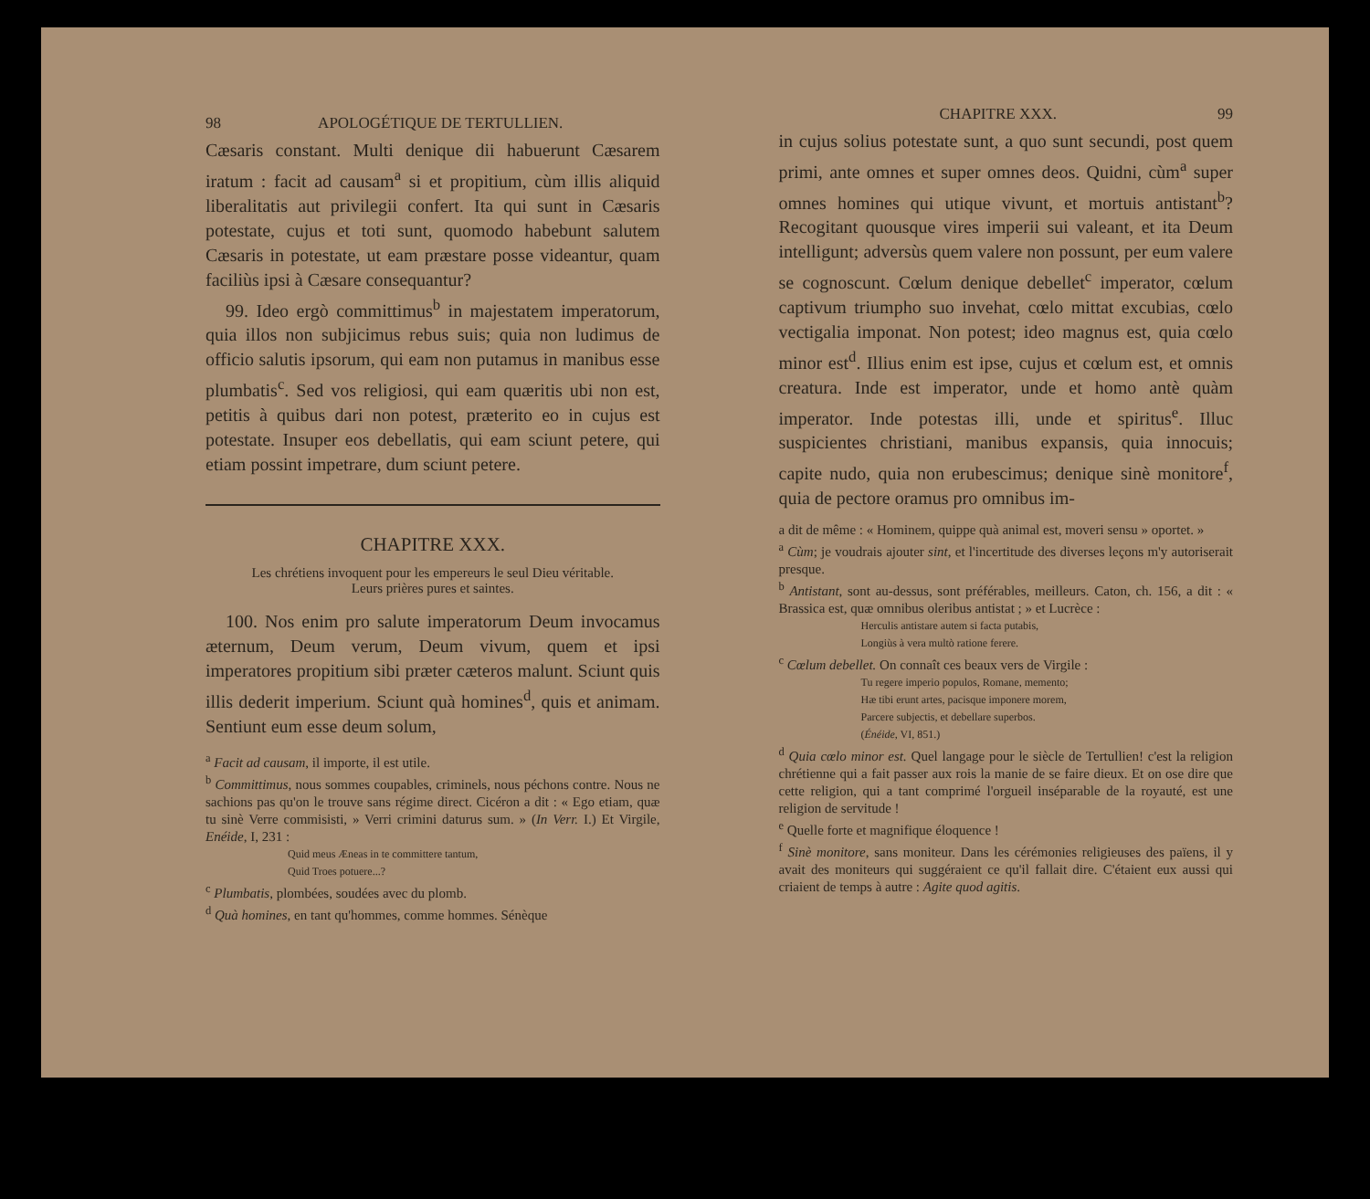98 APOLOGÉTIQUE DE TERTULLIEN.
Cæsaris constant. Multi denique dii habuerunt Cæsarem iratum : facit ad causam<sup>a</sup> si et propitium, cùm illis aliquid liberalitatis aut privilegii confert. Ita qui sunt in Cæsaris potestate, cujus et toti sunt, quomodo habebunt salutem Cæsaris in potestate, ut eam præstare posse videantur, quam faciliùs ipsi à Cæsare consequantur?
99. Ideo ergò committimus<sup>b</sup> in majestatem imperatorum, quia illos non subjicimus rebus suis; quia non ludimus de officio salutis ipsorum, qui eam non putamus in manibus esse plumbatis<sup>c</sup>. Sed vos religiosi, qui eam quæritis ubi non est, petitis à quibus dari non potest, præterito eo in cujus est potestate. Insuper eos debellatis, qui eam sciunt petere, qui etiam possint impetrare, dum sciunt petere.
CHAPITRE XXX.
Les chrétiens invoquent pour les empereurs le seul Dieu véritable.
Leurs prières pures et saintes.
100. Nos enim pro salute imperatorum Deum invocamus æternum, Deum verum, Deum vivum, quem et ipsi imperatores propitium sibi præter cæteros malunt. Sciunt quis illis dederit imperium. Sciunt quà homines<sup>d</sup>, quis et animam. Sentiunt eum esse deum solum,
<sup>a</sup> Facit ad causam, il importe, il est utile.
<sup>b</sup> Committimus, nous sommes coupables, criminels, nous péchons contre. Nous ne sachions pas qu'on le trouve sans régime direct. Cicéron a dit : « Ego etiam, quæ tu sinè Verre commisisti, » Verri crimini daturus sum. » (In Verr. I.) Et Virgile, Enéide, I, 231 :
Quid meus Æneas in te committere tantum,
Quid Troes potuere...?
<sup>c</sup> Plumbatis, plombées, soudées avec du plomb.
<sup>d</sup> Quà homines, en tant qu'hommes, comme hommes. Sénèque
CHAPITRE XXX. 99
in cujus solius potestate sunt, a quo sunt secundi, post quem primi, ante omnes et super omnes deos. Quidni, cùm<sup>a</sup> super omnes homines qui utique vivunt, et mortuis antistant<sup>b</sup>? Recogitant quousque vires imperii sui valeant, et ita Deum intelligunt; adversùs quem valere non possunt, per eum valere se cognoscunt. Cœlum denique debellet<sup>c</sup> imperator, cœlum captivum triumpho suo invehat, cœlo mittat excubias, cœlo vectigalia imponat. Non potest; ideo magnus est, quia cœlo minor est<sup>d</sup>. Illius enim est ipse, cujus et cœlum est, et omnis creatura. Inde est imperator, unde et homo antè quàm imperator. Inde potestas illi, unde et spiritus<sup>e</sup>. Illuc suspicientes christiani, manibus expansis, quia innocuis; capite nudo, quia non erubescimus; denique sinè monitore<sup>f</sup>, quia de pectore oramus pro omnibus im-
a dit de même : « Hominem, quippe quà animal est, moveri sensu » oportet. »
<sup>a</sup> Cùm; je voudrais ajouter sint, et l'incertitude des diverses leçons m'y autoriserait presque.
<sup>b</sup> Antistant, sont au-dessus, sont préférables, meilleurs. Caton, ch. 156, a dit : « Brassica est, quæ omnibus oleribus antistat ; » et Lucrèce :
Herculis antistare autem si facta putabis,
Longiùs à vera multò ratione ferere.
<sup>c</sup> Cœlum debellet. On connaît ces beaux vers de Virgile :
Tu regere imperio populos, Romane, memento;
Hæ tibi erunt artes, pacisque imponere morem,
Parcere subjectis, et debellare superbos.
(Énéide, VI, 851.)
<sup>d</sup> Quia cœlo minor est. Quel langage pour le siècle de Tertullien! c'est la religion chrétienne qui a fait passer aux rois la manie de se faire dieux. Et on ose dire que cette religion, qui a tant comprimé l'orgueil inséparable de la royauté, est une religion de servitude !
<sup>e</sup> Quelle forte et magnifique éloquence !
<sup>f</sup> Sinè monitore, sans moniteur. Dans les cérémonies religieuses des païens, il y avait des moniteurs qui suggéraient ce qu'il fallait dire. C'étaient eux aussi qui criaient de temps à autre : Agite quod agitis.